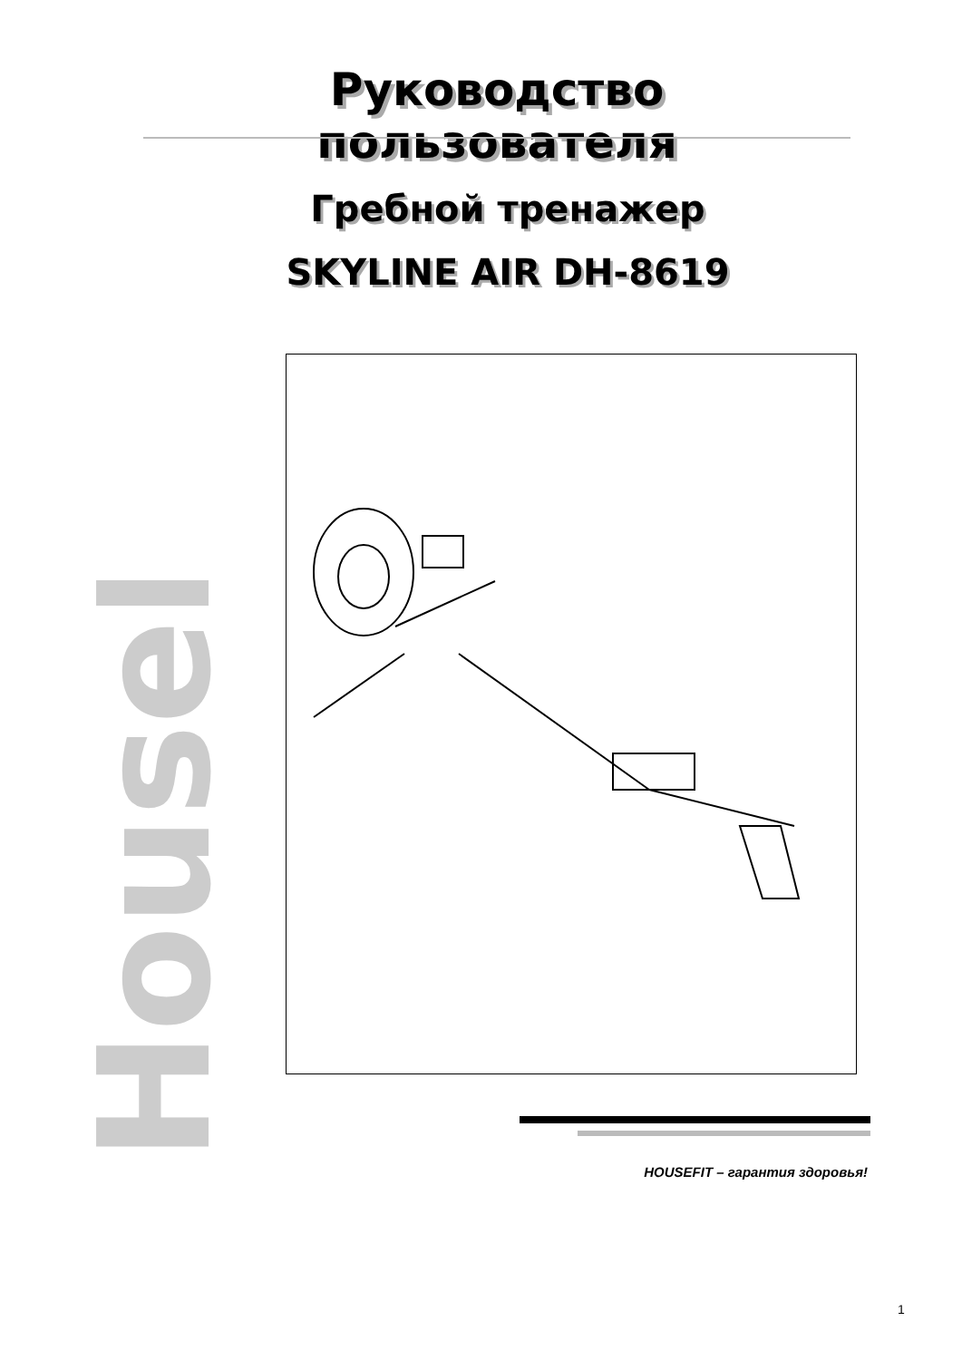Руководство пользователя
Гребной тренажер
SKYLINE AIR DH-8619
HouseFit
HOUSEFIT – гарантия здоровья!
1